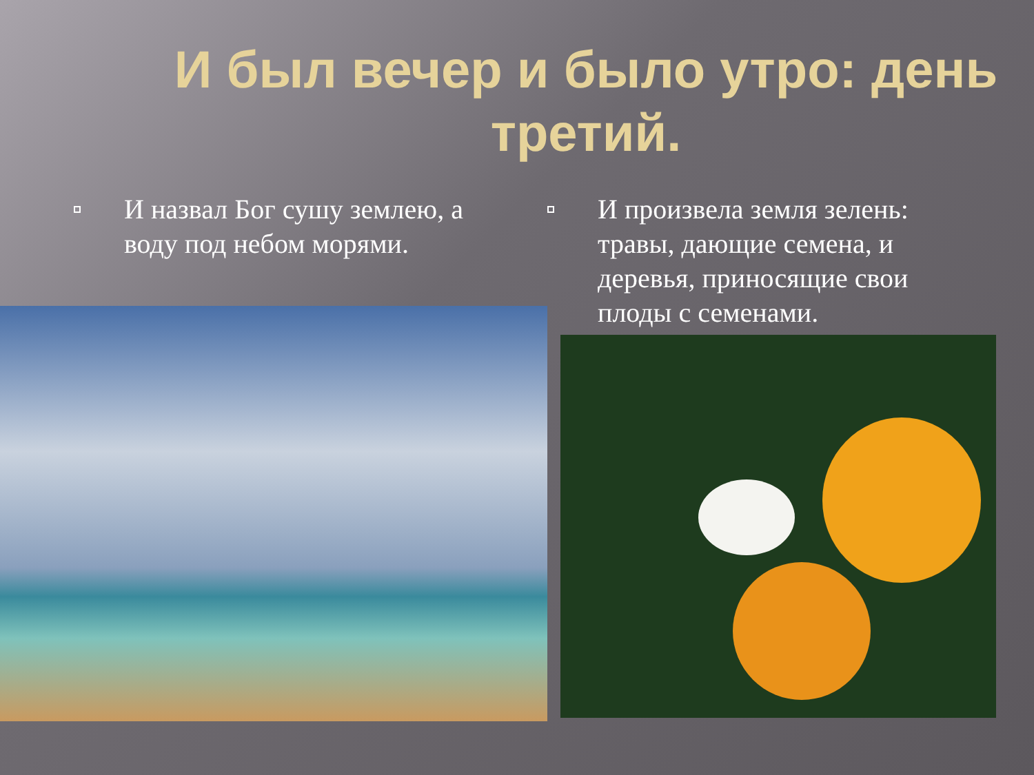И был вечер и было утро: день третий.
И назвал Бог сушу землею, а воду под небом морями.
И произвела земля зелень: травы, дающие семена, и деревья, приносящие свои плоды с семенами.